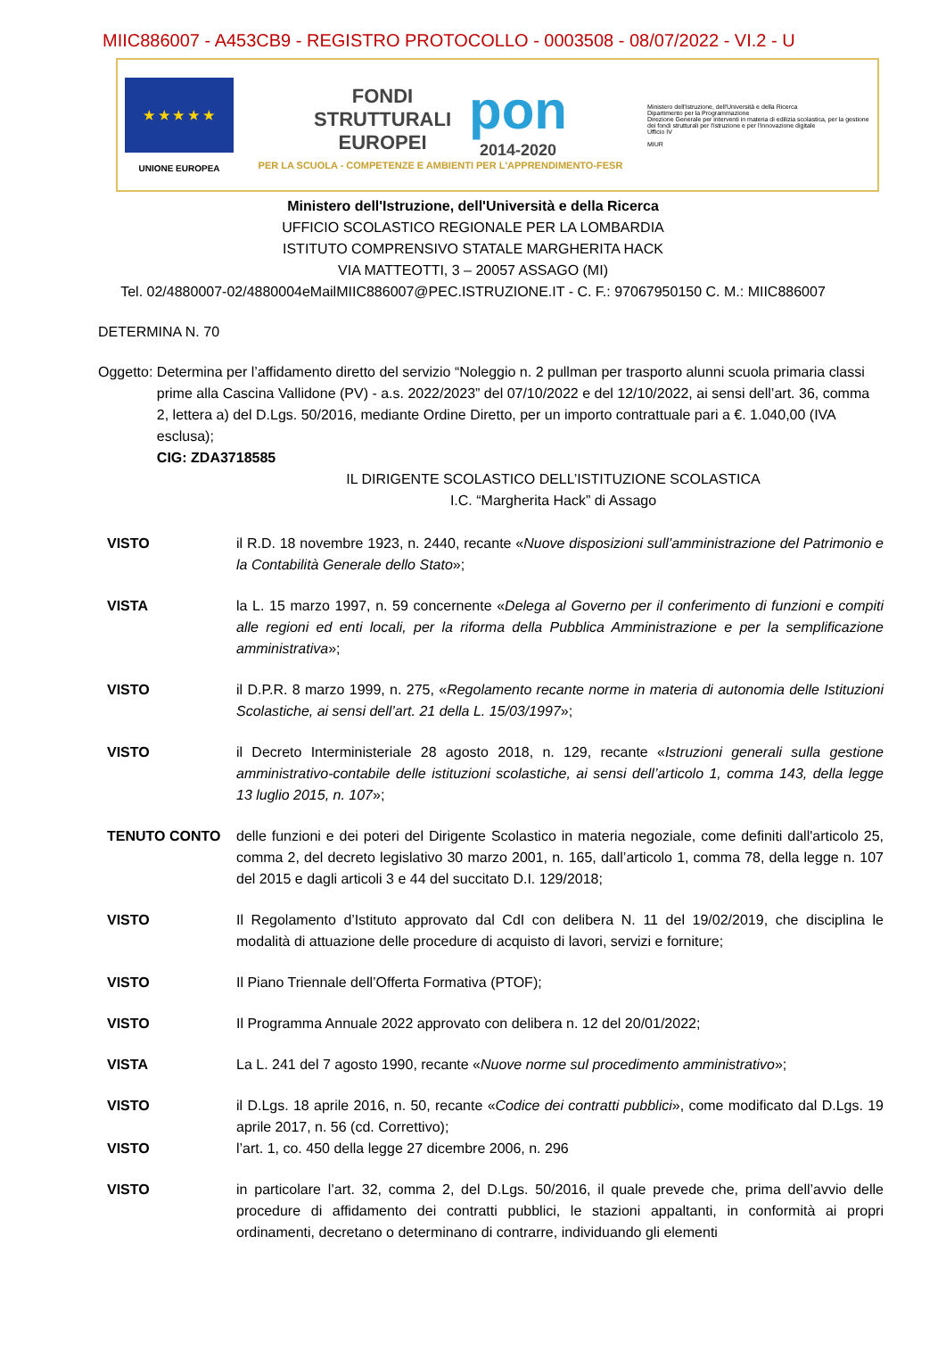MIIC886007 - A453CB9 - REGISTRO PROTOCOLLO - 0003508 - 08/07/2022 - VI.2 - U
★ ★ ★ ★ ★
UNIONE EUROPEA
FONDI
STRUTTURALI
EUROPEI
pon
2014-2020
PER LA SCUOLA - COMPETENZE E AMBIENTI PER L'APPRENDIMENTO-FESR
Ministero dell'Istruzione, dell'Università e della Ricerca
Dipartimento per la Programmazione
Direzione Generale per interventi in materia di edilizia scolastica, per la gestione dei fondi strutturali per l'istruzione e per l'innovazione digitale
Ufficio IV
MIUR
Ministero dell'Istruzione, dell'Università e della Ricerca
UFFICIO SCOLASTICO REGIONALE PER LA LOMBARDIA
ISTITUTO COMPRENSIVO STATALE MARGHERITA HACK
VIA MATTEOTTI, 3 – 20057 ASSAGO (MI)
Tel. 02/4880007-02/4880004eMailMIIC886007@PEC.ISTRUZIONE.IT - C. F.: 97067950150 C. M.: MIIC886007
DETERMINA N. 70
Oggetto: Determina per l’affidamento diretto del servizio “Noleggio n. 2 pullman per trasporto alunni scuola primaria classi prime alla Cascina Vallidone (PV) - a.s. 2022/2023” del 07/10/2022 e del 12/10/2022, ai sensi dell’art. 36, comma 2, lettera a) del D.Lgs. 50/2016, mediante Ordine Diretto, per un importo contrattuale pari a €. 1.040,00 (IVA esclusa);
CIG: ZDA3718585
IL DIRIGENTE SCOLASTICO DELL’ISTITUZIONE SCOLASTICA
I.C. “Margherita Hack” di Assago
VISTO il R.D. 18 novembre 1923, n. 2440, recante «Nuove disposizioni sull’amministrazione del Patrimonio e la Contabilità Generale dello Stato»;
VISTA la L. 15 marzo 1997, n. 59 concernente «Delega al Governo per il conferimento di funzioni e compiti alle regioni ed enti locali, per la riforma della Pubblica Amministrazione e per la semplificazione amministrativa»;
VISTO il D.P.R. 8 marzo 1999, n. 275, «Regolamento recante norme in materia di autonomia delle Istituzioni Scolastiche, ai sensi dell’art. 21 della L. 15/03/1997»;
VISTO il Decreto Interministeriale 28 agosto 2018, n. 129, recante «Istruzioni generali sulla gestione amministrativo-contabile delle istituzioni scolastiche, ai sensi dell’articolo 1, comma 143, della legge 13 luglio 2015, n. 107»;
TENUTO CONTO delle funzioni e dei poteri del Dirigente Scolastico in materia negoziale, come definiti dall'articolo 25, comma 2, del decreto legislativo 30 marzo 2001, n. 165, dall’articolo 1, comma 78, della legge n. 107 del 2015 e dagli articoli 3 e 44 del succitato D.I. 129/2018;
VISTO Il Regolamento d’Istituto approvato dal CdI con delibera N. 11 del 19/02/2019, che disciplina le modalità di attuazione delle procedure di acquisto di lavori, servizi e forniture;
VISTO Il Piano Triennale dell’Offerta Formativa (PTOF);
VISTO Il Programma Annuale 2022 approvato con delibera n. 12 del 20/01/2022;
VISTA La L. 241 del 7 agosto 1990, recante «Nuove norme sul procedimento amministrativo»;
VISTO il D.Lgs. 18 aprile 2016, n. 50, recante «Codice dei contratti pubblici», come modificato dal D.Lgs. 19 aprile 2017, n. 56 (cd. Correttivo);
VISTO l’art. 1, co. 450 della legge 27 dicembre 2006, n. 296
VISTO in particolare l’art. 32, comma 2, del D.Lgs. 50/2016, il quale prevede che, prima dell’avvio delle procedure di affidamento dei contratti pubblici, le stazioni appaltanti, in conformità ai propri ordinamenti, decretano o determinano di contrarre, individuando gli elementi